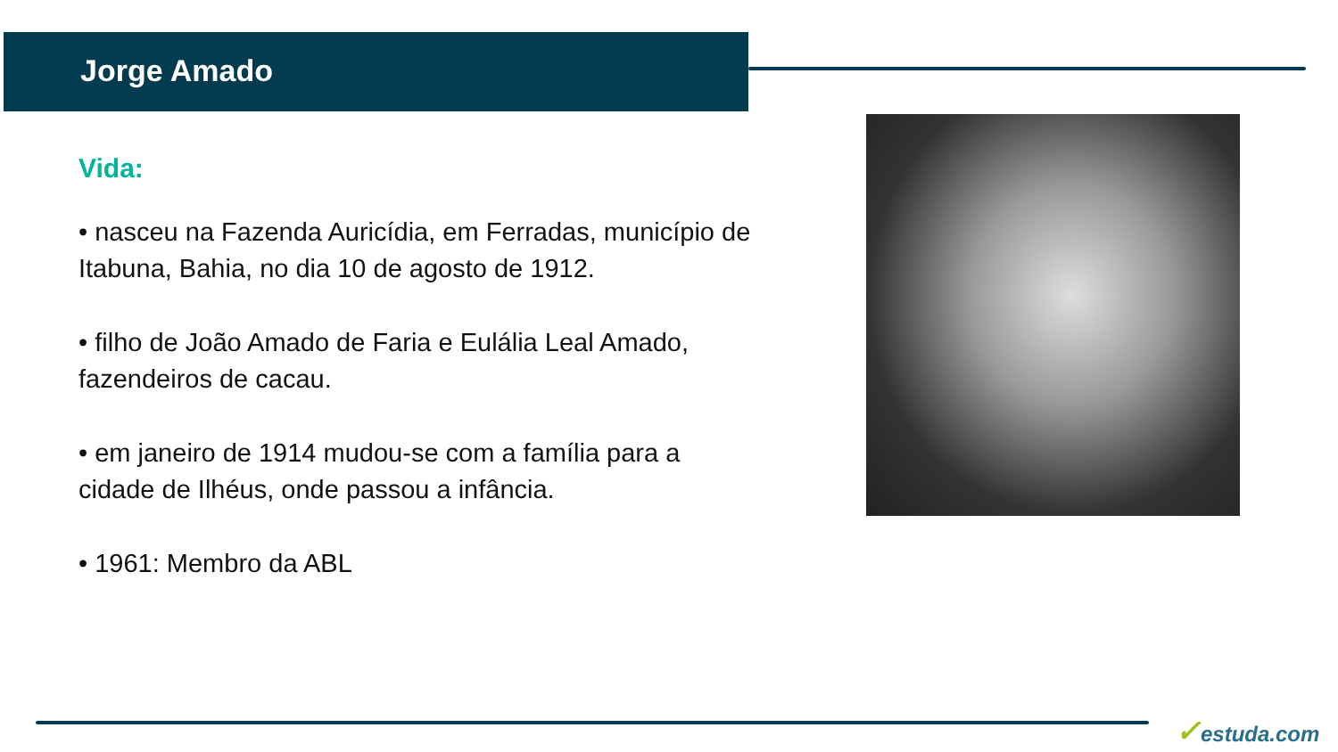Jorge Amado
Vida:
• nasceu na Fazenda Auricídia, em Ferradas, município de Itabuna, Bahia, no dia 10 de agosto de 1912.
• filho de João Amado de Faria e Eulália Leal Amado, fazendeiros de cacau.
• em janeiro de 1914 mudou-se com a família para a cidade de Ilhéus, onde passou a infância.
• 1961: Membro da ABL
✓estuda.com